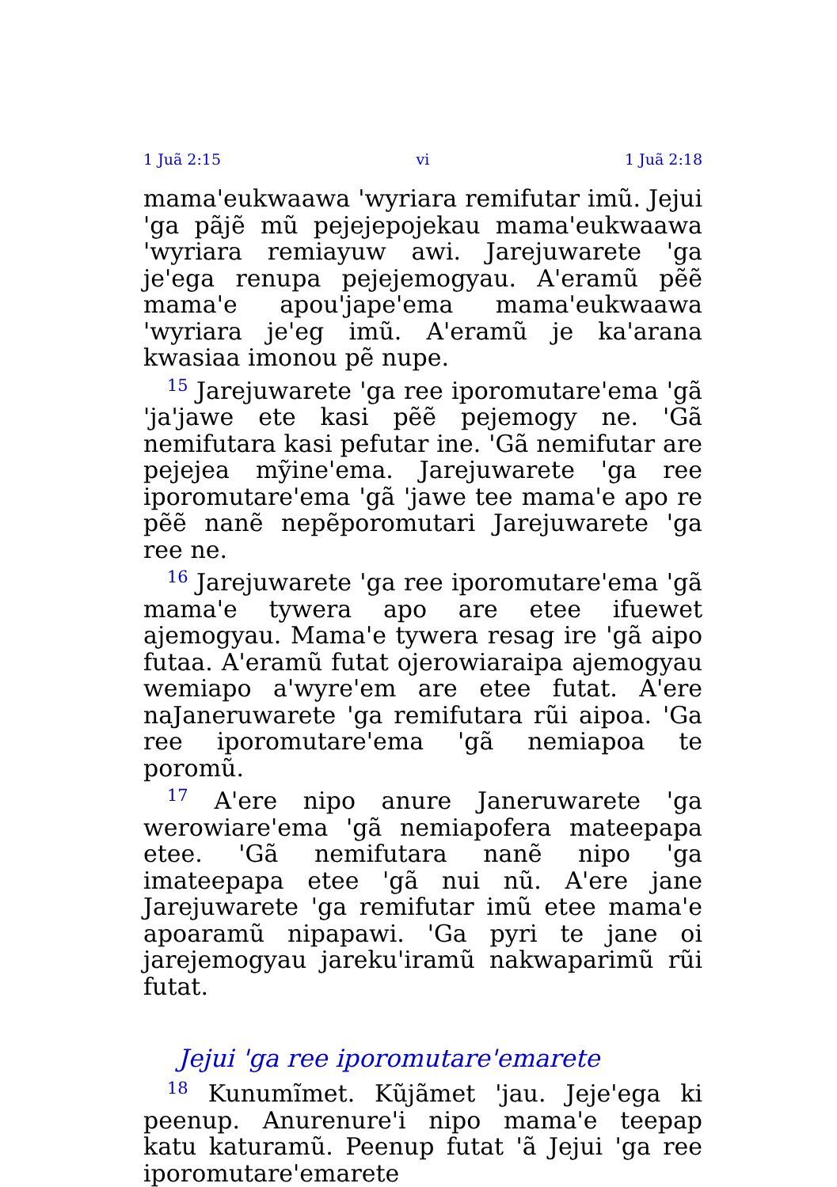1 Juã 2:15 vi 1 Juã 2:18
mama'eukwaawa 'wyriara remifutar imũ. Jejui 'ga pãjẽ mũ pejejepojekau mama'eukwaawa 'wyriara remiayuw awi. Jarejuwarete 'ga je'ega renupa pejejemogyau. A'eramũ pẽẽ mama'e apou'jape'ema mama'eukwaawa 'wyriara je'eg imũ. A'eramũ je ka'arana kwasiaa imonou pẽ nupe.
<sup>15</sup> Jarejuwarete 'ga ree iporomutare'ema 'gã 'ja'jawe ete kasi pẽẽ pejemogy ne. 'Gã nemifutara kasi pefutar ine. 'Gã nemifutar are pejejea mỹine'ema. Jarejuwarete 'ga ree iporomutare'ema 'gã 'jawe tee mama'e apo re pẽẽ nanẽ nepẽporomutari Jarejuwarete 'ga ree ne.
<sup>16</sup> Jarejuwarete 'ga ree iporomutare'ema 'gã mama'e tywera apo are etee ifuewet ajemogyau. Mama'e tywera resag ire 'gã aipo futaa. A'eramũ futat ojerowiaraipa ajemogyau wemiapo a'wyre'em are etee futat. A'ere naJaneruwarete 'ga remifutara rũi aipoa. 'Ga ree iporomutare'ema 'gã nemiapoa te poromũ.
<sup>17</sup> A'ere nipo anure Janeruwarete 'ga werowiare'ema 'gã nemiapofera mateepapa etee. 'Gã nemifutara nanẽ nipo 'ga imateepapa etee 'gã nui nũ. A'ere jane Jarejuwarete 'ga remifutar imũ etee mama'e apoaramũ nipapawi. 'Ga pyri te jane oi jarejemogyau jareku'iramũ nakwaparimũ rũi futat.
Jejui 'ga ree iporomutare'emarete
<sup>18</sup> Kunumĩmet. Kũjãmet 'jau. Jeje'ega ki peenup. Anurenure'i nipo mama'e teepap katu katuramũ. Peenup futat 'ã Jejui 'ga ree iporomutare'emarete